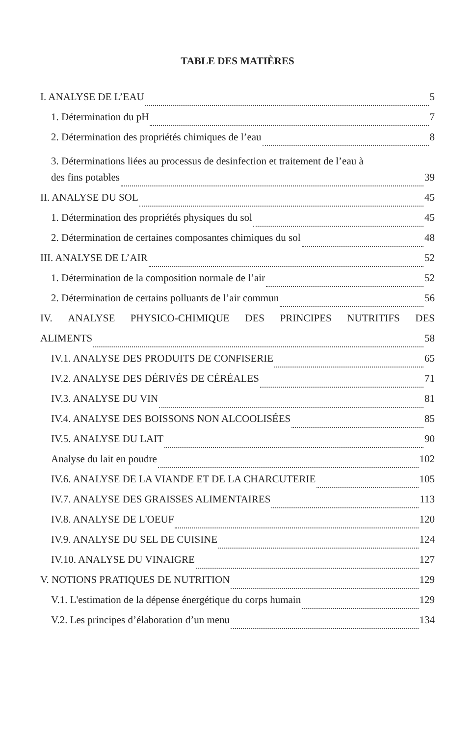TABLE DES MATIÈRES
I. ANALYSE DE L’EAU 5
1. Détermination du pH 7
2. Détermination des propriétés chimiques de l’eau 8
3. Déterminations liées au processus de desinfection et traitement de l’eau à
des fins potables 39
II. ANALYSE DU SOL 45
1. Détermination des propriétés physiques du sol 45
2. Détermination de certaines composantes chimiques du sol 48
III. ANALYSE DE L’AIR 52
1. Détermination de la composition normale de l’air 52
2. Détermination de certains polluants de l’air commun 56
IV. ANALYSE PHYSICO-CHIMIQUE DES PRINCIPES NUTRITIFS DES
ALIMENTS 58
IV.1. ANALYSE DES PRODUITS DE CONFISERIE 65
IV.2. ANALYSE DES DÉRIVÉS DE CÉRÉALES 71
IV.3. ANALYSE DU VIN 81
IV.4. ANALYSE DES BOISSONS NON ALCOOLISÉES 85
IV.5. ANALYSE DU LAIT 90
Analyse du lait en poudre 102
IV.6. ANALYSE DE LA VIANDE ET DE LA CHARCUTERIE 105
IV.7. ANALYSE DES GRAISSES ALIMENTAIRES 113
IV.8. ANALYSE DE L'OEUF 120
IV.9. ANALYSE DU SEL DE CUISINE 124
IV.10. ANALYSE DU VINAIGRE 127
V. NOTIONS PRATIQUES DE NUTRITION 129
V.1. L'estimation de la dépense énergétique du corps humain 129
V.2. Les principes d’élaboration d’un menu 134